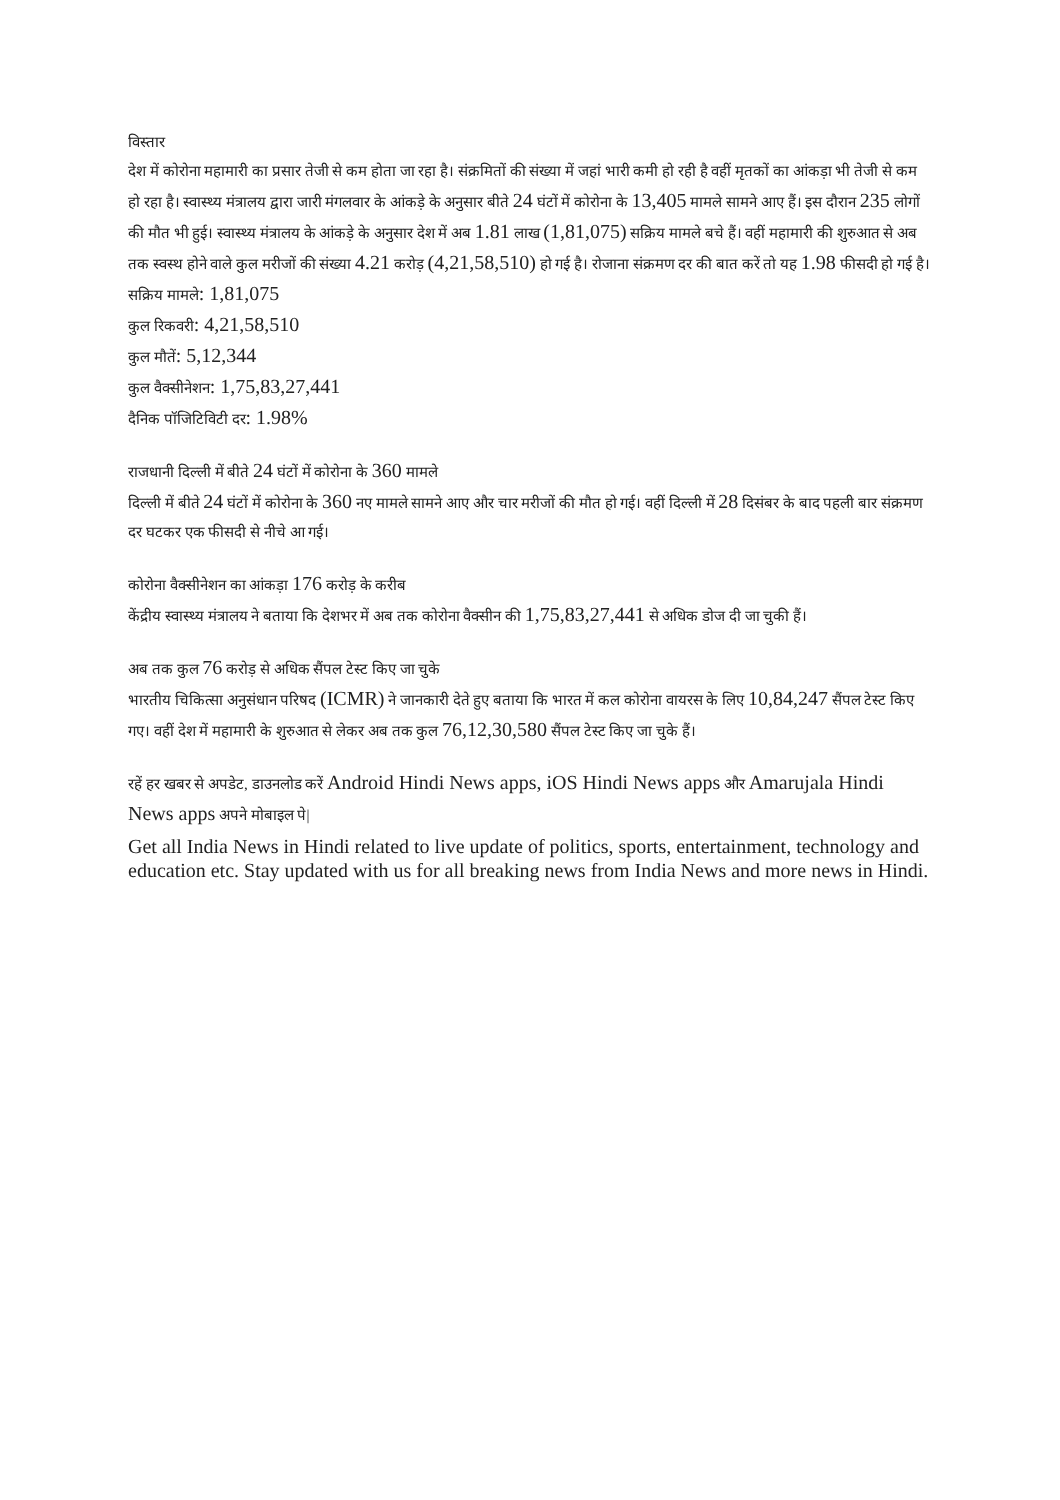विस्तार
देश में कोरोना महामारी का प्रसार तेजी से कम होता जा रहा है। संक्रमितों की संख्या में जहां भारी कमी हो रही है वहीं मृतकों का आंकड़ा भी तेजी से कम हो रहा है। स्वास्थ्य मंत्रालय द्वारा जारी मंगलवार के आंकड़े के अनुसार बीते 24 घंटों में कोरोना के 13,405 मामले सामने आए हैं। इस दौरान 235 लोगों की मौत भी हुई। स्वास्थ्य मंत्रालय के आंकड़े के अनुसार देश में अब 1.81 लाख (1,81,075) सक्रिय मामले बचे हैं। वहीं महामारी की शुरुआत से अब तक स्वस्थ होने वाले कुल मरीजों की संख्या 4.21 करोड़ (4,21,58,510) हो गई है। रोजाना संक्रमण दर की बात करें तो यह 1.98 फीसदी हो गई है।
सक्रिय मामले: 1,81,075
कुल रिकवरी: 4,21,58,510
कुल मौतें: 5,12,344
कुल वैक्सीनेशन: 1,75,83,27,441
दैनिक पॉजिटिविटी दर: 1.98%
राजधानी दिल्ली में बीते 24 घंटों में कोरोना के 360 मामले
दिल्ली में बीते 24 घंटों में कोरोना के 360 नए मामले सामने आए और चार मरीजों की मौत हो गई। वहीं दिल्ली में 28 दिसंबर के बाद पहली बार संक्रमण दर घटकर एक फीसदी से नीचे आ गई।
कोरोना वैक्सीनेशन का आंकड़ा 176 करोड़ के करीब
केंद्रीय स्वास्थ्य मंत्रालय ने बताया कि देशभर में अब तक कोरोना वैक्सीन की 1,75,83,27,441 से अधिक डोज दी जा चुकी हैं।
अब तक कुल 76 करोड़ से अधिक सैंपल टेस्ट किए जा चुके
भारतीय चिकित्सा अनुसंधान परिषद (ICMR) ने जानकारी देते हुए बताया कि भारत में कल कोरोना वायरस के लिए 10,84,247 सैंपल टेस्ट किए गए। वहीं देश में महामारी के शुरुआत से लेकर अब तक कुल 76,12,30,580 सैंपल टेस्ट किए जा चुके हैं।
रहें हर खबर से अपडेट, डाउनलोड करें Android Hindi News apps, iOS Hindi News apps और Amarujala Hindi News apps अपने मोबाइल पे|
Get all India News in Hindi related to live update of politics, sports, entertainment, technology and education etc. Stay updated with us for all breaking news from India News and more news in Hindi.